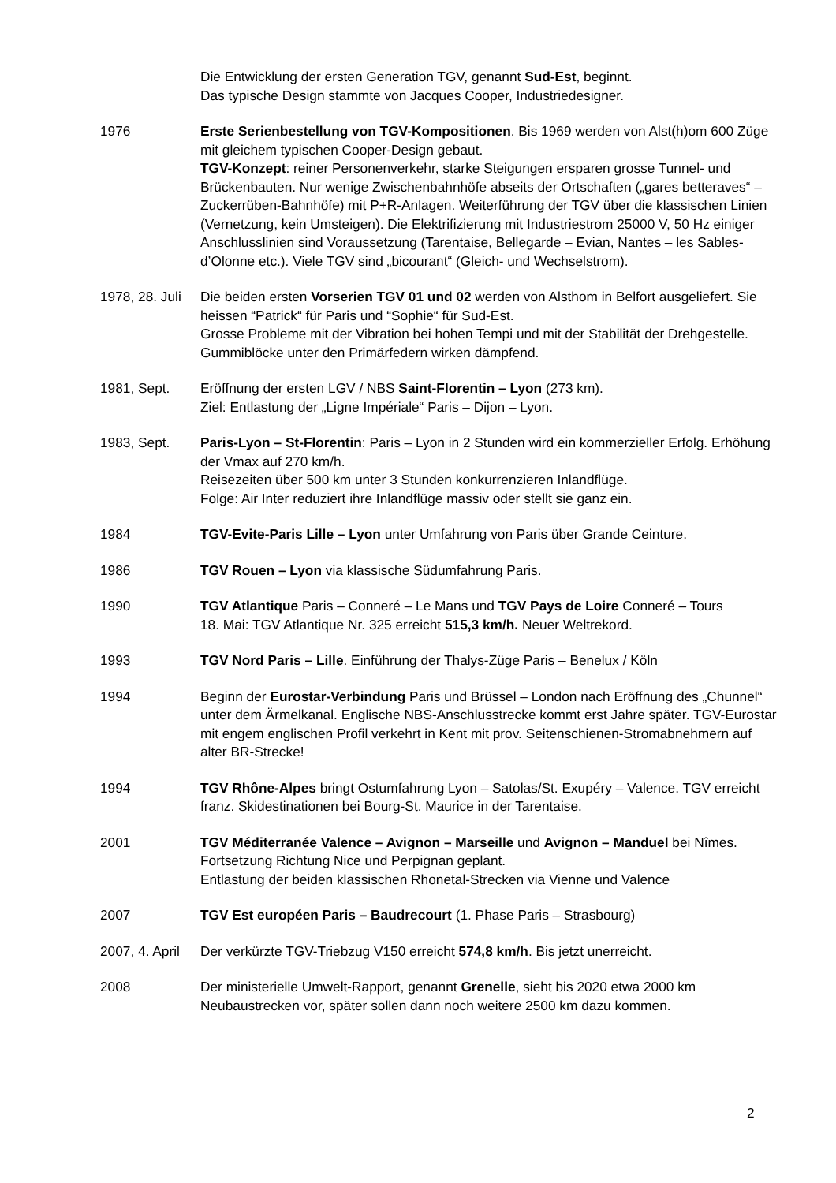Die Entwicklung der ersten Generation TGV, genannt Sud-Est, beginnt.
Das typische Design stammte von Jacques Cooper, Industriedesigner.
1976 Erste Serienbestellung von TGV-Kompositionen. Bis 1969 werden von Alst(h)om 600 Züge mit gleichem typischen Cooper-Design gebaut.
TGV-Konzept: reiner Personenverkehr, starke Steigungen ersparen grosse Tunnel- und Brückenbauten. Nur wenige Zwischenbahnhöfe abseits der Ortschaften („gares betteraves“ – Zuckerrüben-Bahnhöfe) mit P+R-Anlagen. Weiterführung der TGV über die klassischen Linien (Vernetzung, kein Umsteigen). Die Elektrifizierung mit Industriestrom 25000 V, 50 Hz einiger Anschlusslinien sind Voraussetzung (Tarentaise, Bellegarde – Evian, Nantes – les Sables-d’Olonne etc.). Viele TGV sind „bicourant“ (Gleich- und Wechselstrom).
1978, 28. Juli
Die beiden ersten Vorserien TGV 01 und 02 werden von Alsthom in Belfort ausgeliefert. Sie heissen “Patrick“ für Paris und “Sophie“ für Sud-Est.
Grosse Probleme mit der Vibration bei hohen Tempi und mit der Stabilität der Drehgestelle. Gummiblöcke unter den Primärfedern wirken dämpfend.
1981, Sept. Eröffnung der ersten LGV / NBS Saint-Florentin – Lyon (273 km).
Ziel: Entlastung der „Ligne Impériale“ Paris – Dijon – Lyon.
1983, Sept. Paris-Lyon – St-Florentin: Paris – Lyon in 2 Stunden wird ein kommerzieller Erfolg. Erhöhung der Vmax auf 270 km/h.
Reisezeiten über 500 km unter 3 Stunden konkurrenzieren Inlandflüge.
Folge: Air Inter reduziert ihre Inlandflüge massiv oder stellt sie ganz ein.
1984 TGV-Evite-Paris Lille – Lyon unter Umfahrung von Paris über Grande Ceinture.
1986 TGV Rouen – Lyon via klassische Südumfahrung Paris.
1990 TGV Atlantique Paris – Conneré – Le Mans und TGV Pays de Loire Conneré – Tours
18. Mai: TGV Atlantique Nr. 325 erreicht 515,3 km/h. Neuer Weltrekord.
1993 TGV Nord Paris – Lille. Einführung der Thalys-Züge Paris – Benelux / Köln
1994 Beginn der Eurostar-Verbindung Paris und Brüssel – London nach Eröffnung des „Chunnel“ unter dem Ärmelkanal. Englische NBS-Anschlusstrecke kommt erst Jahre später. TGV-Eurostar mit engem englischen Profil verkehrt in Kent mit prov. Seitenschienen-Stromabnehmern auf alter BR-Strecke!
1994 TGV Rhône-Alpes bringt Ostumfahrung Lyon – Satolas/St. Exupéry – Valence. TGV erreicht franz. Skidestinationen bei Bourg-St. Maurice in der Tarentaise.
2001 TGV Méditerranée Valence – Avignon – Marseille und Avignon – Manduel bei Nîmes. Fortsetzung Richtung Nice und Perpignan geplant.
Entlastung der beiden klassischen Rhonetal-Strecken via Vienne und Valence
2007 TGV Est européen Paris – Baudrecourt (1. Phase Paris – Strasbourg)
2007, 4. April
Der verkürzte TGV-Triebzug V150 erreicht 574,8 km/h. Bis jetzt unerreicht.
2008 Der ministerielle Umwelt-Rapport, genannt Grenelle, sieht bis 2020 etwa 2000 km Neubaustrecken vor, später sollen dann noch weitere 2500 km dazu kommen.
2